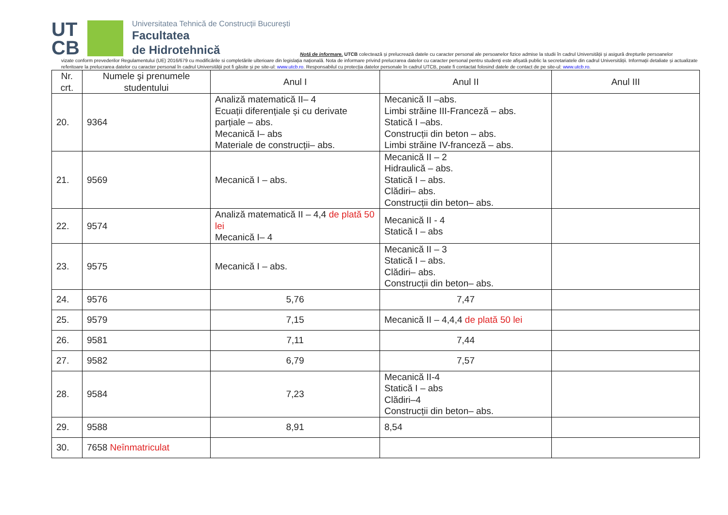UT CB
Universitatea Tehnică de Construcții București
Facultatea
de Hidrotehnică
Notă de informare. UTCB colectează și prelucrează datele cu caracter personal ale persoanelor fizice admise la studii în cadrul Universității și asigură drepturile persoanelor
vizate conform prevederilor Regulamentului (UE) 2016/679 cu modificările si completările ulterioare din legislația națională. Nota de informare privind prelucrarea datelor cu caracter personal pentru studenți este afișată public la secretariatele din cadrul Universității. Informații detaliate și actualizate referitoare la prelucrarea datelor cu caracter personal în cadrul Universității pot fi găsite și pe site-ul: www.utcb.ro. Responsabilul cu protecția datelor personale în cadrul UTCB, poate fi contactat folosind datele de contact de pe site-ul: www.utcb.ro.
| Nr. crt. | Numele şi prenumele studentului | Anul I | Anul II | Anul III |
| --- | --- | --- | --- | --- |
| 20. | 9364 | Analiză matematică II– 4 Ecuații diferențiale și cu derivate parțiale – abs. Mecanică I– abs Materiale de construcții– abs. | Mecanică II –abs. Limbi străine III-Franceză – abs. Statică I –abs. Construcții din beton – abs. Limbi străine IV-franceză – abs. | |
| 21. | 9569 | Mecanică I – abs. | Mecanică II – 2 Hidraulică – abs. Statică I – abs. Clădiri– abs. Construcții din beton– abs. | |
| 22. | 9574 | Analiză matematică II – 4,4 de plată 50 lei Mecanică I– 4 | Mecanică II - 4 Statică I – abs | |
| 23. | 9575 | Mecanică I – abs. | Mecanică II – 3 Statică I – abs. Clădiri– abs. Construcții din beton– abs. | |
| 24. | 9576 | 5,76 | 7,47 | |
| 25. | 9579 | 7,15 | Mecanică II – 4,4,4 de plată 50 lei | |
| 26. | 9581 | 7,11 | 7,44 | |
| 27. | 9582 | 6,79 | 7,57 | |
| 28. | 9584 | 7,23 | Mecanică II-4 Statică I – abs Clădiri–4 Construcții din beton– abs. | |
| 29. | 9588 | 8,91 | 8,54 | |
| 30. | 7658 Neînmatriculat | | | |